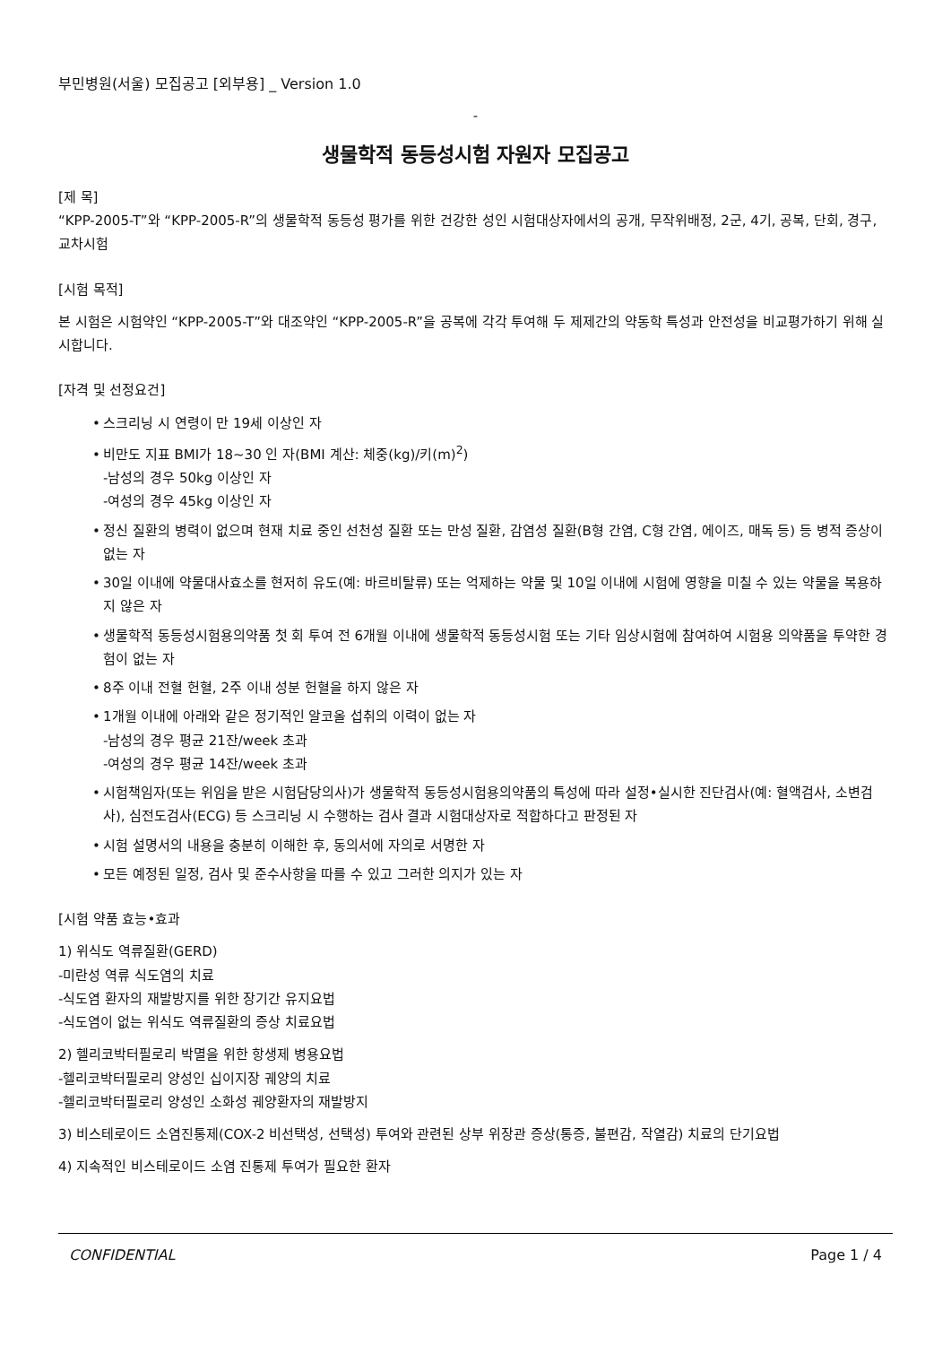부민병원(서울) 모집공고 [외부용] _ Version 1.0
-
생물학적 동등성시험 자원자 모집공고
[제 목]
“KPP-2005-T”와 “KPP-2005-R”의 생물학적 동등성 평가를 위한 건강한 성인 시험대상자에서의 공개, 무작위배정, 2군, 4기, 공복, 단회, 경구, 교차시험
[시험 목적]
본 시험은 시험약인 “KPP-2005-T”와 대조약인 “KPP-2005-R”을 공복에 각각 투여해 두 제제간의 약동학 특성과 안전성을 비교평가하기 위해 실시합니다.
[자격 및 선정요건]
• 스크리닝 시 연령이 만 19세 이상인 자
• 비만도 지표 BMI가 18~30 인 자(BMI 계산: 체중(kg)/키(m)<sup>2</sup>)
-남성의 경우 50kg 이상인 자
-여성의 경우 45kg 이상인 자
• 정신 질환의 병력이 없으며 현재 치료 중인 선천성 질환 또는 만성 질환, 감염성 질환(B형 간염, C형 간염, 에이즈, 매독 등) 등 병적 증상이 없는 자
• 30일 이내에 약물대사효소를 현저히 유도(예: 바르비탈류) 또는 억제하는 약물 및 10일 이내에 시험에 영향을 미칠 수 있는 약물을 복용하지 않은 자
• 생물학적 동등성시험용의약품 첫 회 투여 전 6개월 이내에 생물학적 동등성시험 또는 기타 임상시험에 참여하여 시험용 의약품을 투약한 경험이 없는 자
• 8주 이내 전혈 헌혈, 2주 이내 성분 헌혈을 하지 않은 자
• 1개월 이내에 아래와 같은 정기적인 알코올 섭취의 이력이 없는 자
-남성의 경우 평균 21잔/week 초과
-여성의 경우 평균 14잔/week 초과
• 시험책임자(또는 위임을 받은 시험담당의사)가 생물학적 동등성시험용의약품의 특성에 따라 설정•실시한 진단검사(예: 혈액검사, 소변검사), 심전도검사(ECG) 등 스크리닝 시 수행하는 검사 결과 시험대상자로 적합하다고 판정된 자
• 시험 설명서의 내용을 충분히 이해한 후, 동의서에 자의로 서명한 자
• 모든 예정된 일정, 검사 및 준수사항을 따를 수 있고 그러한 의지가 있는 자
[시험 약품 효능•효과
1) 위식도 역류질환(GERD)
-미란성 역류 식도염의 치료
-식도염 환자의 재발방지를 위한 장기간 유지요법
-식도염이 없는 위식도 역류질환의 증상 치료요법
2) 헬리코박터필로리 박멸을 위한 항생제 병용요법
-헬리코박터필로리 양성인 십이지장 궤양의 치료
-헬리코박터필로리 양성인 소화성 궤양환자의 재발방지
3) 비스테로이드 소염진통제(COX-2 비선택성, 선택성) 투여와 관련된 상부 위장관 증상(통증, 불편감, 작열감) 치료의 단기요법
4) 지속적인 비스테로이드 소염 진통제 투여가 필요한 환자
CONFIDENTIAL Page 1 / 4